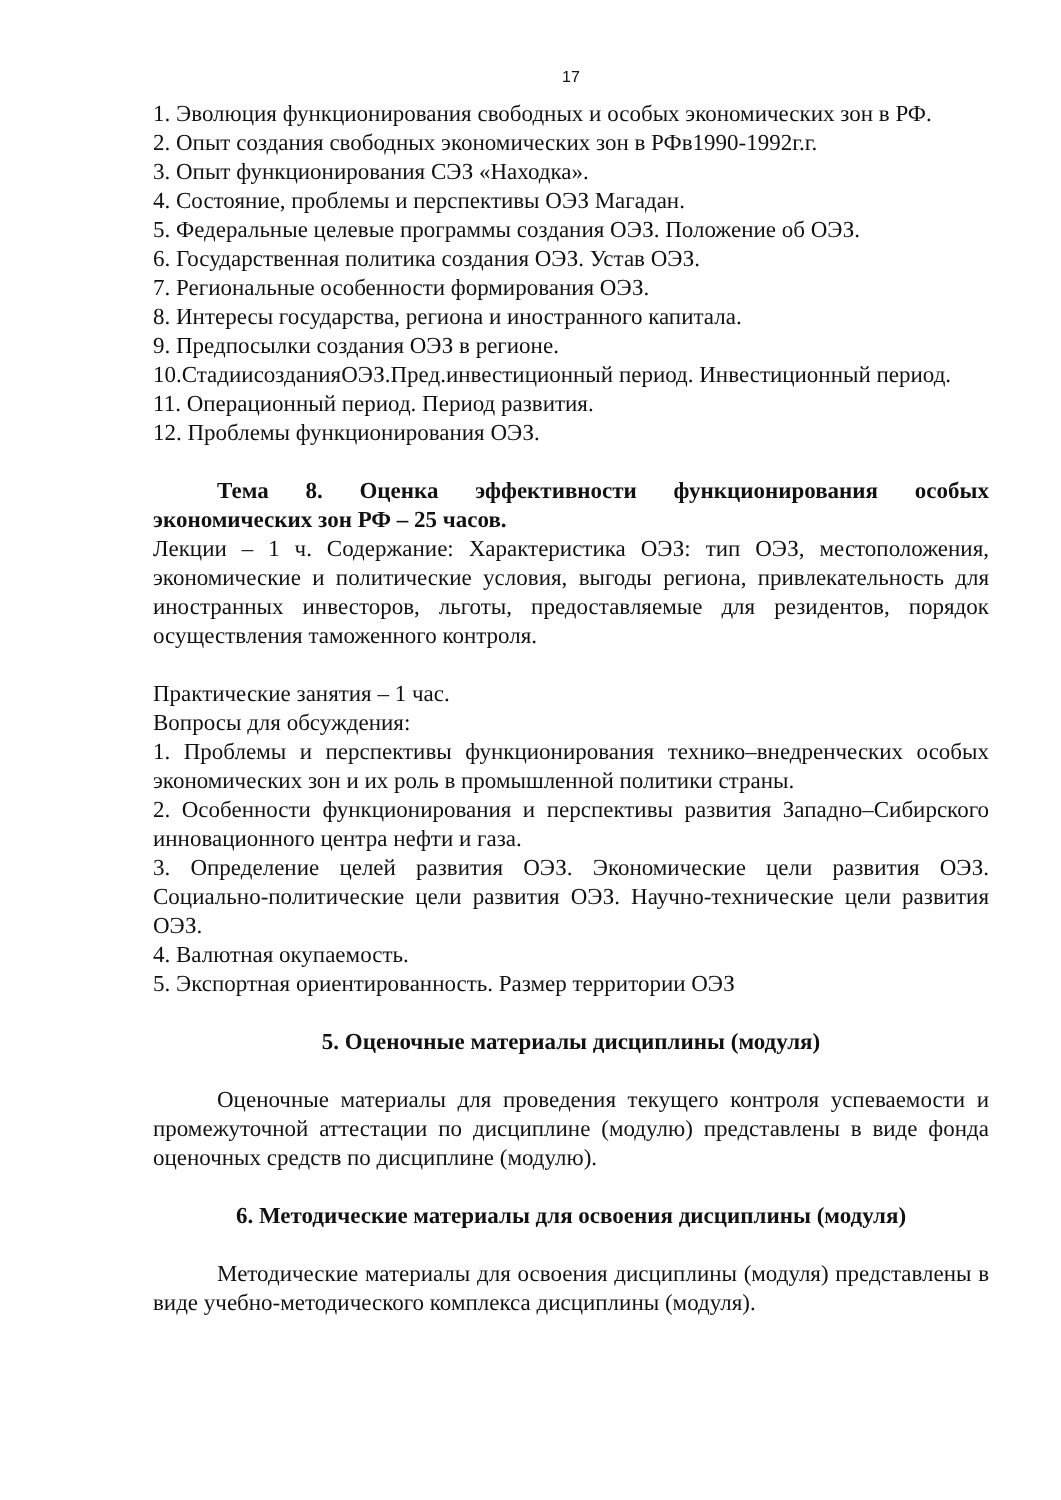17
1. Эволюция функционирования свободных и особых экономических зон в РФ.
2. Опыт создания свободных экономических зон в РФв1990-1992г.г.
3. Опыт функционирования СЭЗ «Находка».
4. Состояние, проблемы и перспективы ОЭЗ Магадан.
5. Федеральные целевые программы создания ОЭЗ. Положение об ОЭЗ.
6. Государственная политика создания ОЭЗ. Устав ОЭЗ.
7. Региональные особенности формирования ОЭЗ.
8. Интересы государства, региона и иностранного капитала.
9. Предпосылки создания ОЭЗ в регионе.
10.СтадиисозданияОЭЗ.Пред.инвестиционный период. Инвестиционный период.
11. Операционный период. Период развития.
12. Проблемы функционирования ОЭЗ.
Тема 8. Оценка эффективности функционирования особых экономических зон РФ – 25 часов.
Лекции – 1 ч. Содержание: Характеристика ОЭЗ: тип ОЭЗ, местоположения, экономические и политические условия, выгоды региона, привлекательность для иностранных инвесторов, льготы, предоставляемые для резидентов, порядок осуществления таможенного контроля.
Практические занятия – 1 час.
Вопросы для обсуждения:
1. Проблемы и перспективы функционирования технико–внедренческих особых экономических зон и их роль в промышленной политики страны.
2. Особенности функционирования и перспективы развития Западно–Сибирского инновационного центра нефти и газа.
3. Определение целей развития ОЭЗ. Экономические цели развития ОЭЗ. Социально-политические цели развития ОЭЗ. Научно-технические цели развития ОЭЗ.
4. Валютная окупаемость.
5. Экспортная ориентированность. Размер территории ОЭЗ
5. Оценочные материалы дисциплины (модуля)
Оценочные материалы для проведения текущего контроля успеваемости и промежуточной аттестации по дисциплине (модулю) представлены в виде фонда оценочных средств по дисциплине (модулю).
6. Методические материалы для освоения дисциплины (модуля)
Методические материалы для освоения дисциплины (модуля) представлены в виде учебно-методического комплекса дисциплины (модуля).